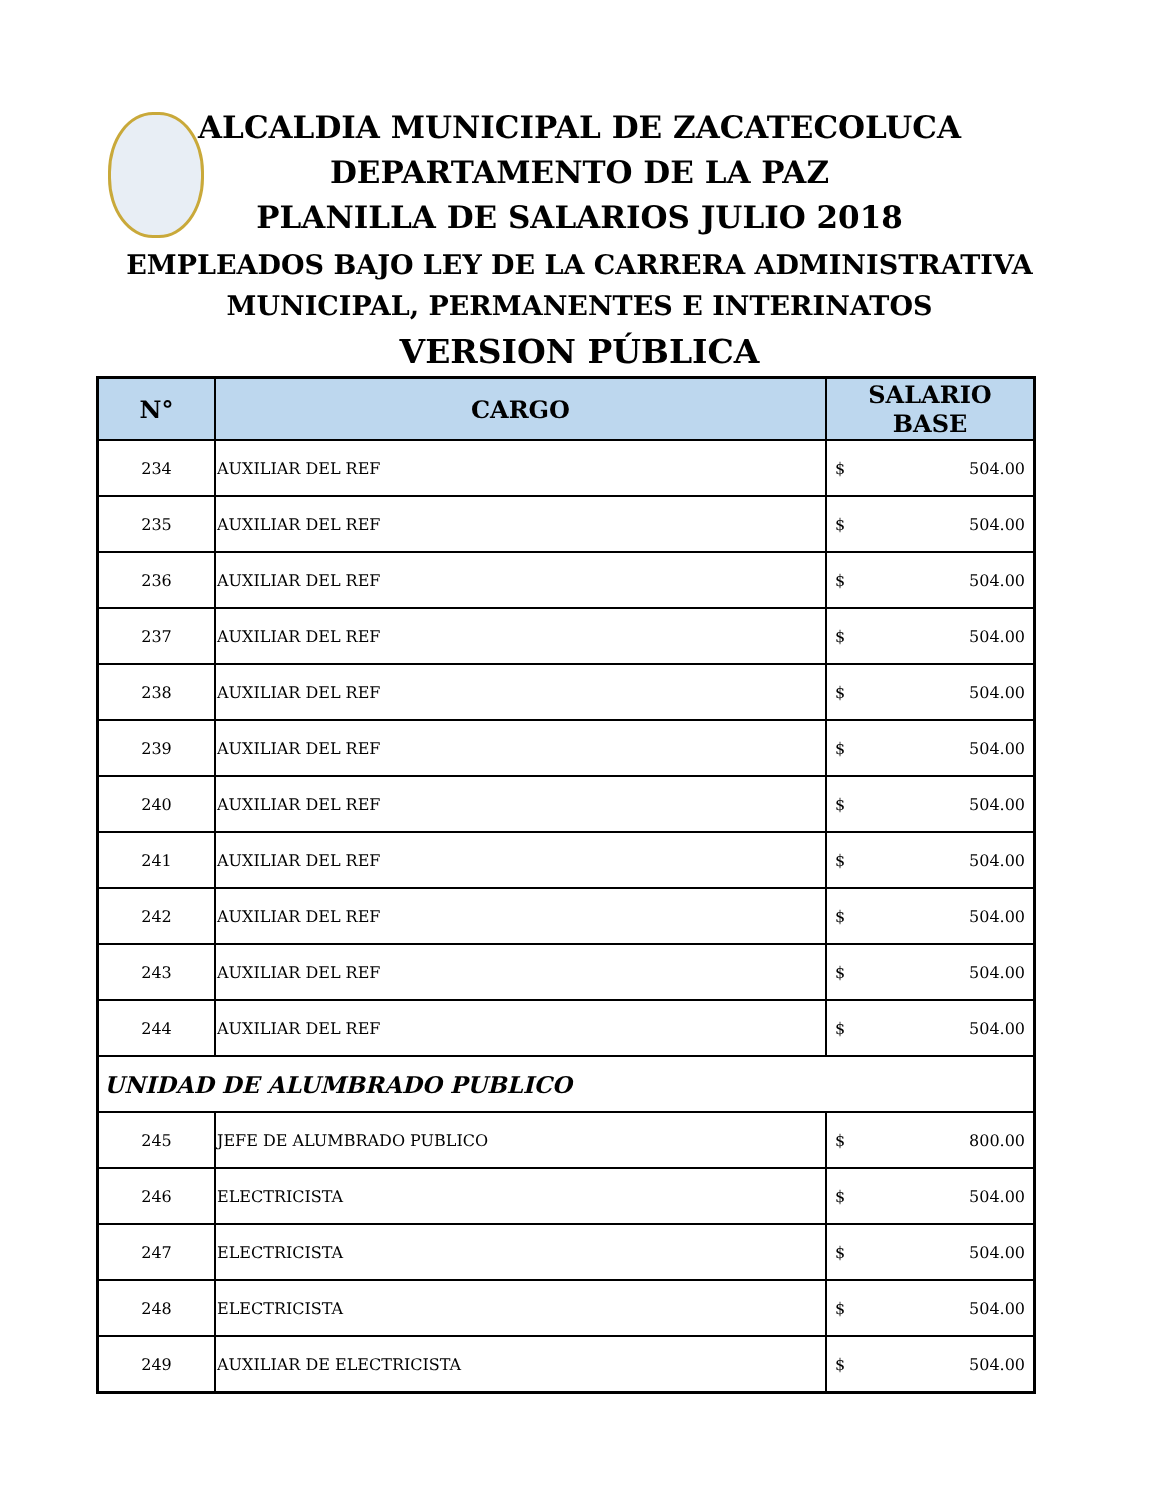ALCALDIA MUNICIPAL DE ZACATECOLUCA
DEPARTAMENTO DE LA PAZ
PLANILLA DE SALARIOS JULIO 2018
EMPLEADOS BAJO LEY DE LA CARRERA ADMINISTRATIVA
MUNICIPAL, PERMANENTES E INTERINATOS
VERSION PÚBLICA
| N° | CARGO | SALARIO BASE |
| --- | --- | --- |
| 234 | AUXILIAR DEL REF | $ 504.00 |
| 235 | AUXILIAR DEL REF | $ 504.00 |
| 236 | AUXILIAR DEL REF | $ 504.00 |
| 237 | AUXILIAR DEL REF | $ 504.00 |
| 238 | AUXILIAR DEL REF | $ 504.00 |
| 239 | AUXILIAR DEL REF | $ 504.00 |
| 240 | AUXILIAR DEL REF | $ 504.00 |
| 241 | AUXILIAR DEL REF | $ 504.00 |
| 242 | AUXILIAR DEL REF | $ 504.00 |
| 243 | AUXILIAR DEL REF | $ 504.00 |
| 244 | AUXILIAR DEL REF | $ 504.00 |
| UNIDAD DE ALUMBRADO PUBLICO | | |
| 245 | JEFE DE ALUMBRADO PUBLICO | $ 800.00 |
| 246 | ELECTRICISTA | $ 504.00 |
| 247 | ELECTRICISTA | $ 504.00 |
| 248 | ELECTRICISTA | $ 504.00 |
| 249 | AUXILIAR DE ELECTRICISTA | $ 504.00 |